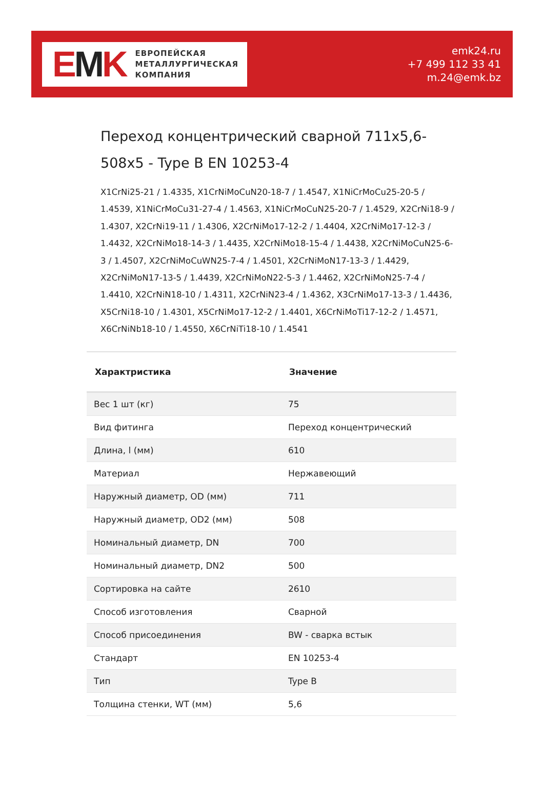EMK
ЕВРОПЕЙСКАЯ
МЕТАЛЛУРГИЧЕСКАЯ
КОМПАНИЯ
emk24.ru
+7 499 112 33 41
m.24@emk.bz
Переход концентрический сварной 711x5,6-508x5 - Type B EN 10253-4
X1CrNi25-21 / 1.4335, X1CrNiMoCuN20-18-7 / 1.4547, X1NiCrMoCu25-20-5 / 1.4539, X1NiCrMoCu31-27-4 / 1.4563, X1NiCrMoCuN25-20-7 / 1.4529, X2CrNi18-9 / 1.4307, X2CrNi19-11 / 1.4306, X2CrNiMo17-12-2 / 1.4404, X2CrNiMo17-12-3 / 1.4432, X2CrNiMo18-14-3 / 1.4435, X2CrNiMo18-15-4 / 1.4438, X2CrNiMoCuN25-6-3 / 1.4507, X2CrNiMoCuWN25-7-4 / 1.4501, X2CrNiMoN17-13-3 / 1.4429, X2CrNiMoN17-13-5 / 1.4439, X2CrNiMoN22-5-3 / 1.4462, X2CrNiMoN25-7-4 / 1.4410, X2CrNiN18-10 / 1.4311, X2CrNiN23-4 / 1.4362, X3CrNiMo17-13-3 / 1.4436, X5CrNi18-10 / 1.4301, X5CrNiMo17-12-2 / 1.4401, X6CrNiMoTi17-12-2 / 1.4571, X6CrNiNb18-10 / 1.4550, X6CrNiTi18-10 / 1.4541
| Характристика | Значение |
| --- | --- |
| Вес 1 шт (кг) | 75 |
| Вид фитинга | Переход концентрический |
| Длина, l (мм) | 610 |
| Материал | Нержавеющий |
| Наружный диаметр, OD (мм) | 711 |
| Наружный диаметр, OD2 (мм) | 508 |
| Номинальный диаметр, DN | 700 |
| Номинальный диаметр, DN2 | 500 |
| Сортировка на сайте | 2610 |
| Способ изготовления | Сварной |
| Способ присоединения | BW - сварка встык |
| Стандарт | EN 10253-4 |
| Тип | Type B |
| Толщина стенки, WT (мм) | 5,6 |